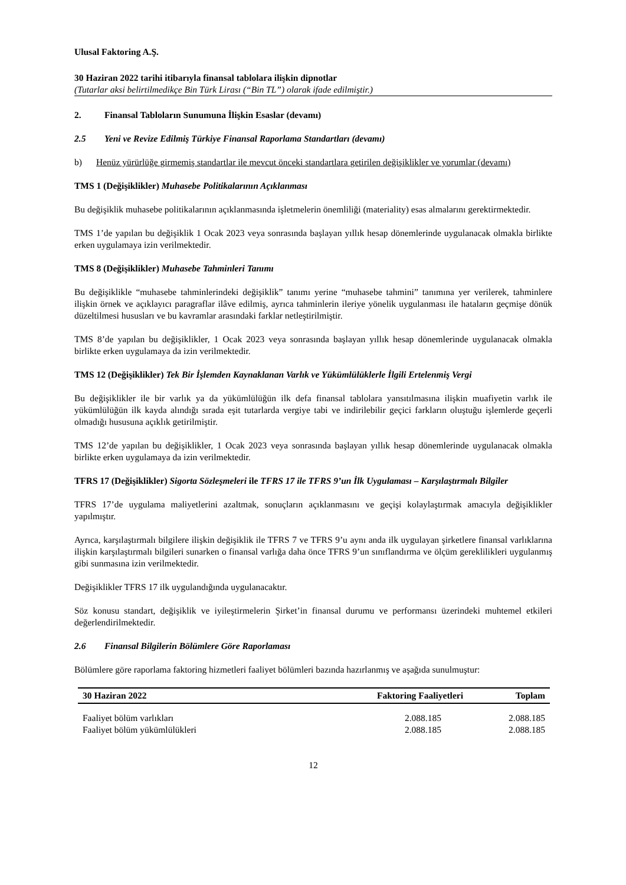Ulusal Faktoring A.Ş.
30 Haziran 2022 tarihi itibarıyla finansal tablolara ilişkin dipnotlar
(Tutarlar aksi belirtilmedikçe Bin Türk Lirası (“Bin TL”) olarak ifade edilmiştir.)
2. Finansal Tabloların Sunumuna İlişkin Esaslar (devamı)
2.5 Yeni ve Revize Edilmiş Türkiye Finansal Raporlama Standartları (devamı)
b) Henüz yürürlüğe girmemiş standartlar ile mevcut önceki standartlara getirilen değişiklikler ve yorumlar (devamı)
TMS 1 (Değişiklikler) Muhasebe Politikalarının Açıklanması
Bu değişiklik muhasebe politikalarının açıklanmasında işletmelerin önemliliği (materiality) esas almalarını gerektirmektedir.
TMS 1’de yapılan bu değişiklik 1 Ocak 2023 veya sonrasında başlayan yıllık hesap dönemlerinde uygulanacak olmakla birlikte erken uygulamaya izin verilmektedir.
TMS 8 (Değişiklikler) Muhasebe Tahminleri Tanımı
Bu değişiklikle “muhasebe tahminlerindeki değişiklik” tanımı yerine “muhasebe tahmini” tanımına yer verilerek, tahminlere ilişkin örnek ve açıklayıcı paragraflar ilâve edilmiş, ayrıca tahminlerin ileriye yönelik uygulanması ile hataların geçmişe dönük düzeltilmesi hususları ve bu kavramlar arasındaki farklar netleştirilmiştir.
TMS 8’de yapılan bu değişiklikler, 1 Ocak 2023 veya sonrasında başlayan yıllık hesap dönemlerinde uygulanacak olmakla birlikte erken uygulamaya da izin verilmektedir.
TMS 12 (Değişiklikler) Tek Bir İşlemden Kaynaklanan Varlık ve Yükümlülüklerle İlgili Ertelenmiş Vergi
Bu değişiklikler ile bir varlık ya da yükümlülüğün ilk defa finansal tablolara yansıtılmasına ilişkin muafiyetin varlık ile yükümlülüğün ilk kayda alındığı sırada eşit tutarlarda vergiye tabi ve indirilebilir geçici farkların oluştuğu işlemlerde geçerli olmadığı hususuna açıklık getirilmiştir.
TMS 12’de yapılan bu değişiklikler, 1 Ocak 2023 veya sonrasında başlayan yıllık hesap dönemlerinde uygulanacak olmakla birlikte erken uygulamaya da izin verilmektedir.
TFRS 17 (Değişiklikler) Sigorta Sözleşmeleri ile TFRS 17 ile TFRS 9’un İlk Uygulaması – Karşılaştırmalı Bilgiler
TFRS 17’de uygulama maliyetlerini azaltmak, sonuçların açıklanmasını ve geçişi kolaylaştırmak amacıyla değişiklikler yapılmıştır.
Ayrıca, karşılaştırmalı bilgilere ilişkin değişiklik ile TFRS 7 ve TFRS 9’u aynı anda ilk uygulayan şirketlere finansal varlıklarına ilişkin karşılaştırmalı bilgileri sunarken o finansal varlığa daha önce TFRS 9’un sınıflandırma ve ölçüm gereklilikleri uygulanmış gibi sunmasına izin verilmektedir.
Değişiklikler TFRS 17 ilk uygulandığında uygulanacaktır.
Söz konusu standart, değişiklik ve iyileştirmelerin Şirket’in finansal durumu ve performansı üzerindeki muhtemel etkileri değerlendirilmektedir.
2.6 Finansal Bilgilerin Bölümlere Göre Raporlaması
Bölümlere göre raporlama faktoring hizmetleri faaliyet bölümleri bazında hazırlanmış ve aşağıda sunulmuştur:
| 30 Haziran 2022 | Faktoring Faaliyetleri | Toplam |
| --- | --- | --- |
| Faaliyet bölüm varlıkları | 2.088.185 | 2.088.185 |
| Faaliyet bölüm yükümlülükleri | 2.088.185 | 2.088.185 |
12